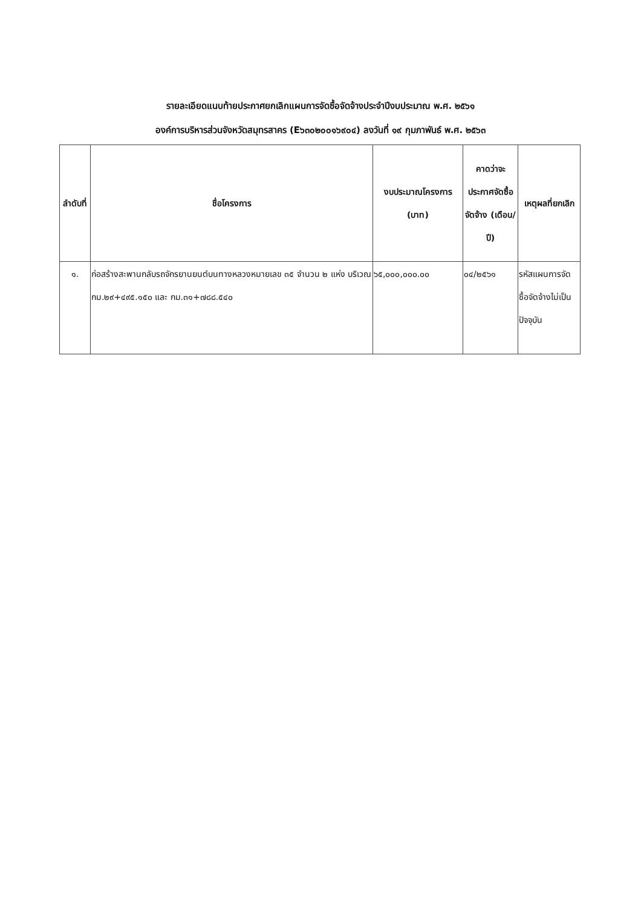รายละเอียดแนบท้ายประกาศยกเลิกแผนการจัดซื้อจัดจ้างประจำปีงบประมาณ พ.ศ. ๒๕๖๑
องค์การบริหารส่วนจังหวัดสมุทรสาคร (E๖๓๐๒๐๐๑๖๙๐๔) ลงวันที่ ๑๙ กุมภาพันธ์ พ.ศ. ๒๕๖๓
| ลำดับที่ | ชื่อโครงการ | งบประมาณโครงการ (บาท) | คาดว่าจะประกาศจัดซื้อจัดจ้าง (เดือน/ปี) | เหตุผลที่ยกเลิก |
| --- | --- | --- | --- | --- |
| ๑. | ก่อสร้างสะพานกลับรถจักรยานยนต์บนทางหลวงหมายเลข ๓๕ จำนวน ๒ แห่ง บริเวณ กม.๒๙+๔๙๕.๑๕๐ และ กม.๓๑+๗๘๘.๕๔๐ | ๖๕,๐๐๐,๐๐๐.๐๐ | ๐๔/๒๕๖๑ | รหัสแผนการจัดซื้อจัดจ้างไม่เป็นปัจจุบัน |